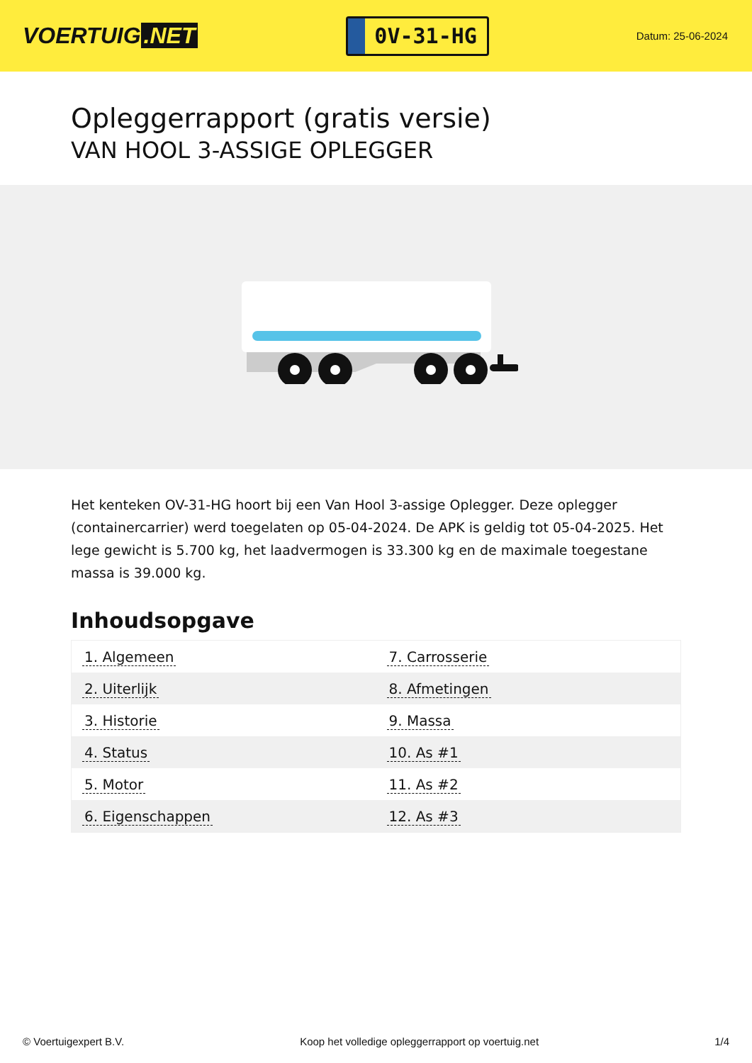VOERTUIG.NET
0V-31-HG
Datum: 25-06-2024
Opleggerrapport (gratis versie)
VAN HOOL 3-ASSIGE OPLEGGER
Het kenteken OV-31-HG hoort bij een Van Hool 3-assige Oplegger. Deze oplegger (containercarrier) werd toegelaten op 05-04-2024. De APK is geldig tot 05-04-2025. Het lege gewicht is 5.700 kg, het laadvermogen is 33.300 kg en de maximale toegestane massa is 39.000 kg.
Inhoudsopgave
| 1. Algemeen | 7. Carrosserie |
| 2. Uiterlijk | 8. Afmetingen |
| 3. Historie | 9. Massa |
| 4. Status | 10. As #1 |
| 5. Motor | 11. As #2 |
| 6. Eigenschappen | 12. As #3 |
© Voertuigexpert B.V. Koop het volledige opleggerrapport op voertuig.net 1/4